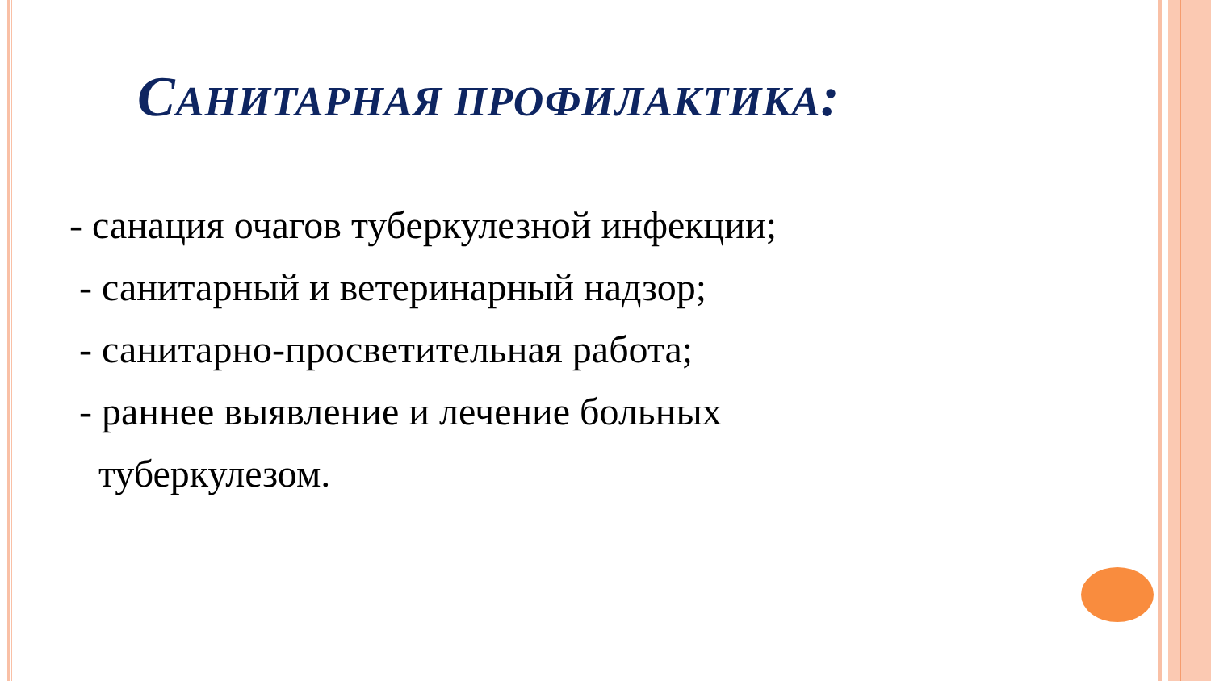САНИТАРНАЯ ПРОФИЛАКТИКА:
- санация очагов туберкулезной инфекции;
- санитарный и ветеринарный надзор;
- санитарно-просветительная работа;
- раннее выявление и лечение больных
туберкулезом.